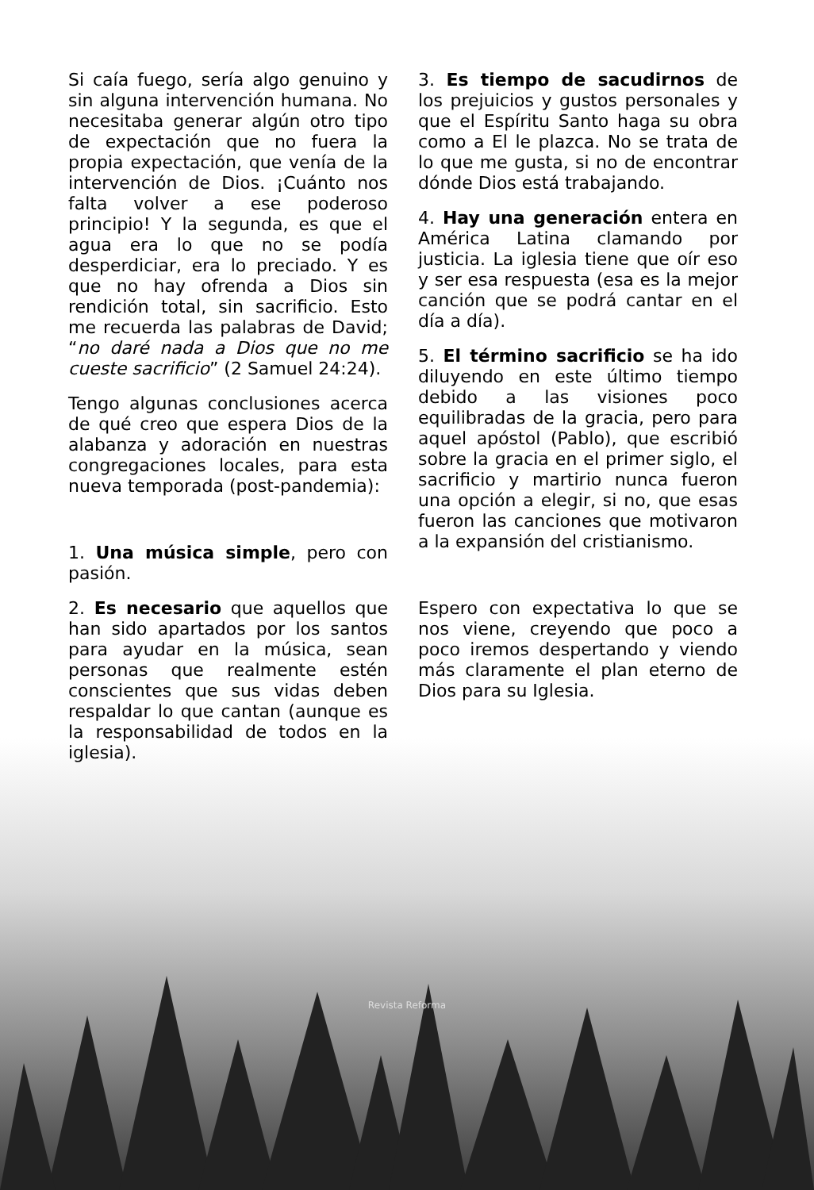Si caía fuego, sería algo genuino y sin alguna intervención humana. No necesitaba generar algún otro tipo de expectación que no fuera la propia expectación, que venía de la intervención de Dios. ¡Cuánto nos falta volver a ese poderoso principio! Y la segunda, es que el agua era lo que no se podía desperdiciar, era lo preciado. Y es que no hay ofrenda a Dios sin rendición total, sin sacrificio. Esto me recuerda las palabras de David; “no daré nada a Dios que no me cueste sacrificio” (2 Samuel 24:24).
Tengo algunas conclusiones acerca de qué creo que espera Dios de la alabanza y adoración en nuestras congregaciones locales, para esta nueva temporada (post-pandemia):
1. Una música simple, pero con pasión.
2. Es necesario que aquellos que han sido apartados por los santos para ayudar en la música, sean personas que realmente estén conscientes que sus vidas deben respaldar lo que cantan (aunque es la responsabilidad de todos en la iglesia).
3. Es tiempo de sacudirnos de los prejuicios y gustos personales y que el Espíritu Santo haga su obra como a El le plazca. No se trata de lo que me gusta, si no de encontrar dónde Dios está trabajando.
4. Hay una generación entera en América Latina clamando por justicia. La iglesia tiene que oír eso y ser esa respuesta (esa es la mejor canción que se podrá cantar en el día a día).
5. El término sacrificio se ha ido diluyendo en este último tiempo debido a las visiones poco equilibradas de la gracia, pero para aquel apóstol (Pablo), que escribió sobre la gracia en el primer siglo, el sacrificio y martirio nunca fueron una opción a elegir, si no, que esas fueron las canciones que motivaron a la expansión del cristianismo.
Espero con expectativa lo que se nos viene, creyendo que poco a poco iremos despertando y viendo más claramente el plan eterno de Dios para su Iglesia.
Revista Reforma